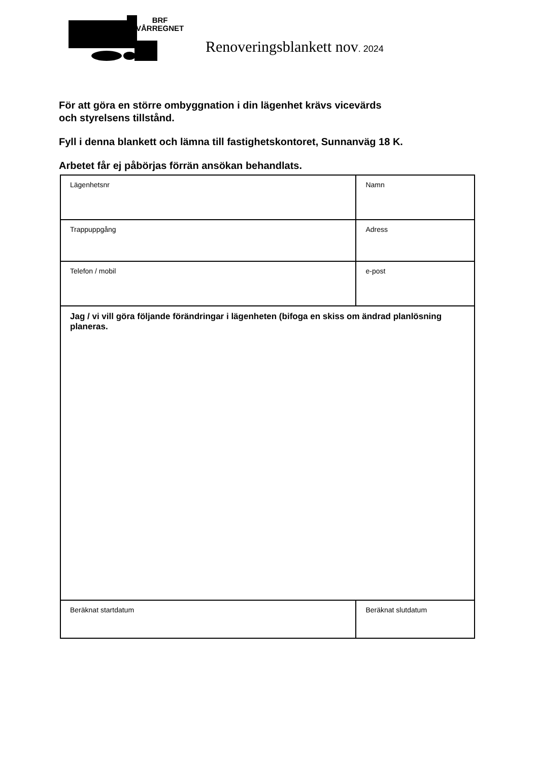BRF
VÅRREGNET
Renoveringsblankett nov. 2024
För att göra en större ombyggnation i din lägenhet krävs vicevärds
och styrelsens tillstånd.
Fyll i denna blankett och lämna till fastighetskontoret, Sunnanväg 18 K.
Arbetet får ej påbörjas förrän ansökan behandlats.
| Lägenhetsnr | Namn | |
| Trappuppgång | Adress | |
| Telefon / mobil | e-post | |
| Jag / vi vill göra följande förändringar i lägenheten (bifoga en skiss om ändrad planlösning planeras. | | |
| Beräknat startdatum | | Beräknat slutdatum |